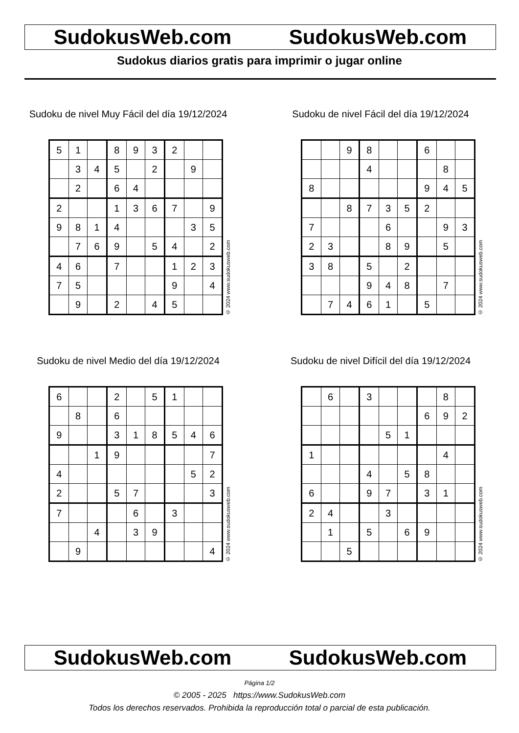SudokusWeb.com SudokusWeb.com
Sudokus diarios gratis para imprimir o jugar online
Sudoku de nivel Muy Fácil del día 19/12/2024
| 5 | 1 | | 8 | 9 | 3 | 2 | | |
| | 3 | 4 | 5 | | 2 | | 9 | |
| | 2 | | 6 | 4 | | | | |
| 2 | | | 1 | 3 | 6 | 7 | | 9 |
| 9 | 8 | 1 | 4 | | | | 3 | 5 |
| | 7 | 6 | 9 | | 5 | 4 | | 2 |
| 4 | 6 | | 7 | | | 1 | 2 | 3 |
| 7 | 5 | | | | | 9 | | 4 |
| | 9 | | 2 | | 4 | 5 | | |
© 2024 www.sudokusweb.com
Sudoku de nivel Fácil del día 19/12/2024
| | | 9 | 8 | | | 6 | | |
| | | | 4 | | | | 8 | |
| 8 | | | | | | 9 | 4 | 5 |
| | | 8 | 7 | 3 | 5 | 2 | | |
| 7 | | | | 6 | | | 9 | 3 |
| 2 | 3 | | | 8 | 9 | | 5 | |
| 3 | 8 | | 5 | | 2 | | | |
| | | | 9 | 4 | 8 | | 7 | |
| | 7 | 4 | 6 | 1 | | 5 | | |
© 2024 www.sudokusweb.com
Sudoku de nivel Medio del día 19/12/2024
| 6 | | | 2 | | 5 | 1 | | |
| | 8 | | 6 | | | | | |
| 9 | | | 3 | 1 | 8 | 5 | 4 | 6 |
| | | 1 | 9 | | | | | 7 |
| 4 | | | | | | | 5 | 2 |
| 2 | | | 5 | 7 | | | | 3 |
| 7 | | | | 6 | | 3 | | |
| | | 4 | | 3 | 9 | | | |
| | 9 | | | | | | | 4 |
© 2024 www.sudokusweb.com
Sudoku de nivel Difícil del día 19/12/2024
| | 6 | | 3 | | | | 8 | |
| | | | | | | 6 | 9 | 2 |
| | | | | 5 | 1 | | | |
| 1 | | | | | | | 4 | |
| | | | 4 | | 5 | 8 | | |
| 6 | | | 9 | 7 | | 3 | 1 | |
| 2 | 4 | | | 3 | | | | |
| | 1 | | 5 | | 6 | 9 | | |
| | | 5 | | | | | | |
© 2024 www.sudokusweb.com
SudokusWeb.com SudokusWeb.com
Página 1/2
© 2005 - 2025 https://www.SudokusWeb.com
Todos los derechos reservados. Prohibida la reproducción total o parcial de esta publicación.